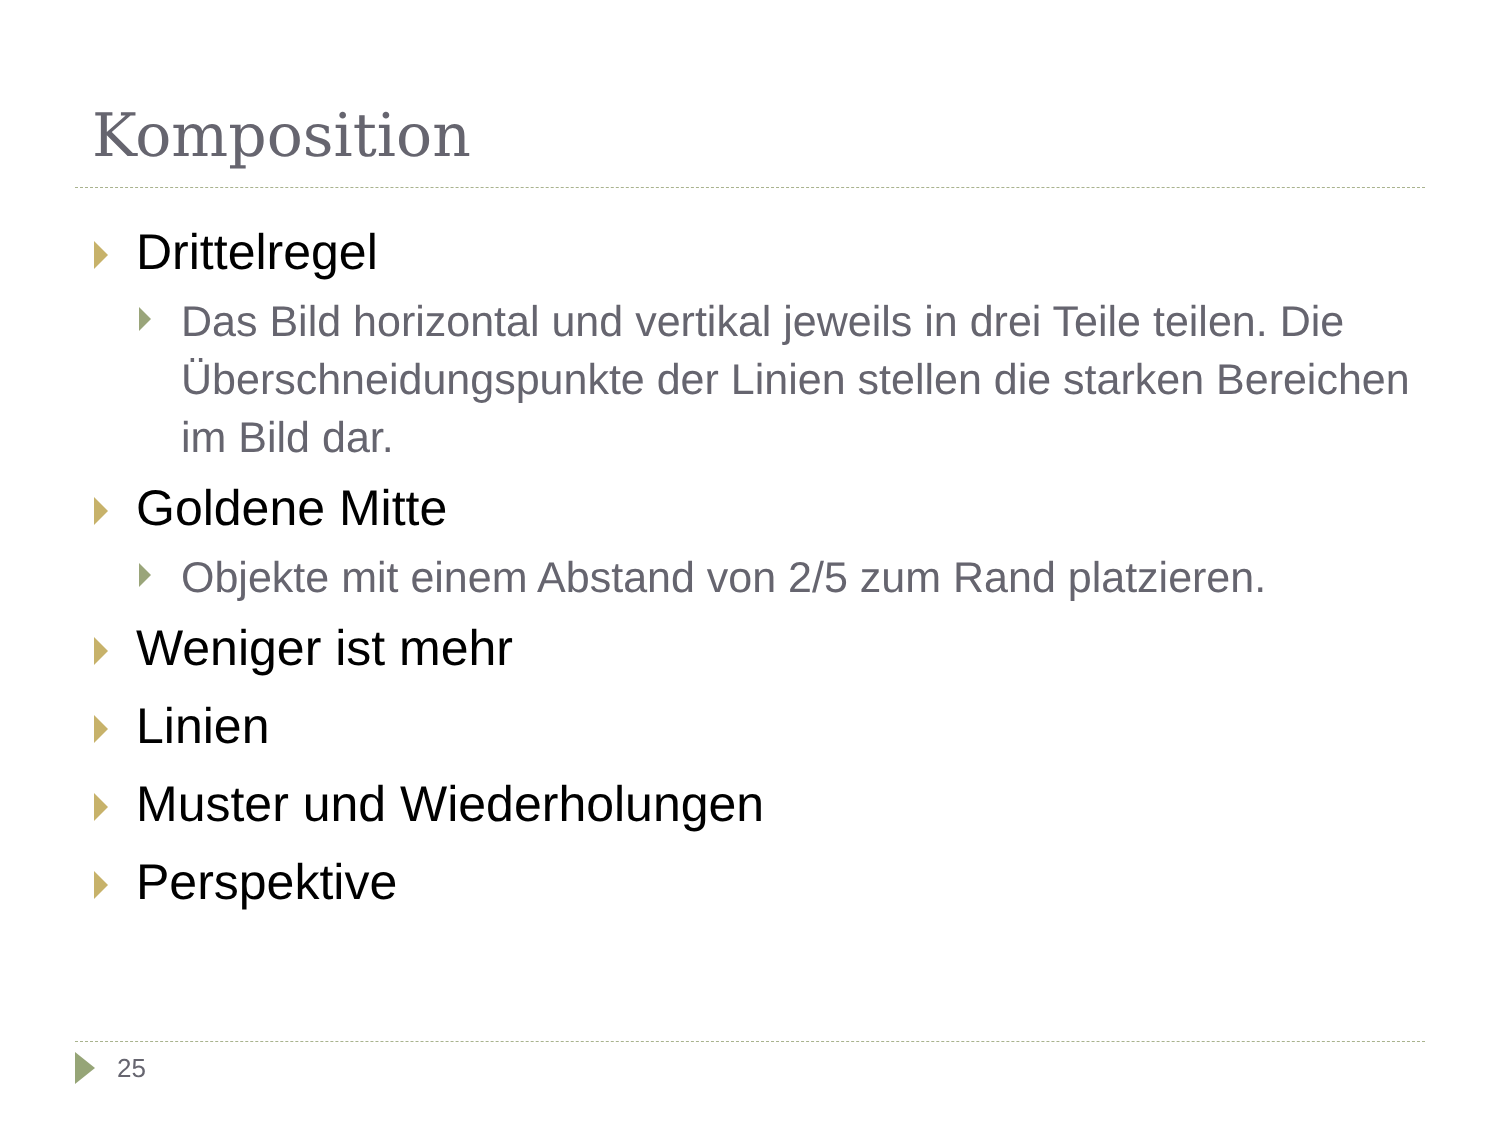Komposition
Drittelregel
Das Bild horizontal und vertikal jeweils in drei Teile teilen. Die Überschneidungspunkte der Linien stellen die starken Bereichen im Bild dar.
Goldene Mitte
Objekte mit einem Abstand von 2/5 zum Rand platzieren.
Weniger ist mehr
Linien
Muster und Wiederholungen
Perspektive
25